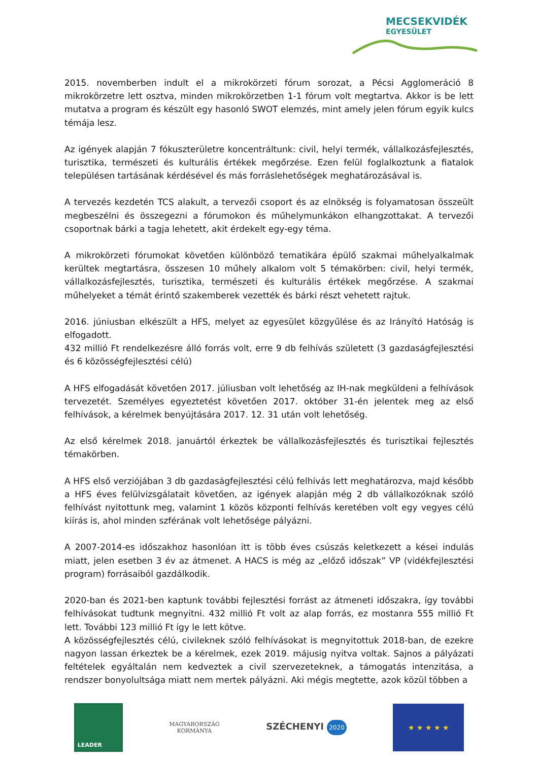MECSEKVIDÉK
EGYESÜLET
2015. novemberben indult el a mikrokörzeti fórum sorozat, a Pécsi Agglomeráció 8 mikrokörzetre lett osztva, minden mikrokörzetben 1-1 fórum volt megtartva. Akkor is be lett mutatva a program és készült egy hasonló SWOT elemzés, mint amely jelen fórum egyik kulcs témája lesz.
Az igények alapján 7 fókuszterületre koncentráltunk: civil, helyi termék, vállalkozásfejlesztés, turisztika, természeti és kulturális értékek megőrzése. Ezen felül foglalkoztunk a fiatalok településen tartásának kérdésével és más forráslehetőségek meghatározásával is.
A tervezés kezdetén TCS alakult, a tervezői csoport és az elnökség is folyamatosan összeült megbeszélni és összegezni a fórumokon és műhelymunkákon elhangzottakat. A tervezői csoportnak bárki a tagja lehetett, akit érdekelt egy-egy téma.
A mikrokörzeti fórumokat követően különböző tematikára épülő szakmai műhelyalkalmak kerültek megtartásra, összesen 10 műhely alkalom volt 5 témakörben: civil, helyi termék, vállalkozásfejlesztés, turisztika, természeti és kulturális értékek megőrzése. A szakmai műhelyeket a témát érintő szakemberek vezették és bárki részt vehetett rajtuk.
2016. júniusban elkészült a HFS, melyet az egyesület közgyűlése és az Irányító Hatóság is elfogadott.
432 millió Ft rendelkezésre álló forrás volt, erre 9 db felhívás született (3 gazdaságfejlesztési és 6 közösségfejlesztési célú)
A HFS elfogadását követően 2017. júliusban volt lehetőség az IH-nak megküldeni a felhívások tervezetét. Személyes egyeztetést követően 2017. október 31-én jelentek meg az első felhívások, a kérelmek benyújtására 2017. 12. 31 után volt lehetőség.
Az első kérelmek 2018. januártól érkeztek be vállalkozásfejlesztés és turisztikai fejlesztés témakörben.
A HFS első verziójában 3 db gazdaságfejlesztési célú felhívás lett meghatározva, majd később a HFS éves felülvizsgálatait követően, az igények alapján még 2 db vállalkozóknak szóló felhívást nyitottunk meg, valamint 1 közös központi felhívás keretében volt egy vegyes célú kiírás is, ahol minden szférának volt lehetősége pályázni.
A 2007-2014-es időszakhoz hasonlóan itt is több éves csúszás keletkezett a kései indulás miatt, jelen esetben 3 év az átmenet. A HACS is még az „előző időszak” VP (vidékfejlesztési program) forrásaiból gazdálkodik.
2020-ban és 2021-ben kaptunk további fejlesztési forrást az átmeneti időszakra, így további felhívásokat tudtunk megnyitni. 432 millió Ft volt az alap forrás, ez mostanra 555 millió Ft lett. További 123 millió Ft így le lett kötve.
A közösségfejlesztés célú, civileknek szóló felhívásokat is megnyitottuk 2018-ban, de ezekre nagyon lassan érkeztek be a kérelmek, ezek 2019. májusig nyitva voltak. Sajnos a pályázati feltételek egyáltalán nem kedveztek a civil szervezeteknek, a támogatás intenzitása, a rendszer bonyolultsága miatt nem mertek pályázni. Aki mégis megtette, azok közül többen a
LEADER
MAGYARORSZÁG
KORMÁNYA
SZÉCHENYI 2020
★ ★ ★ ★ ★